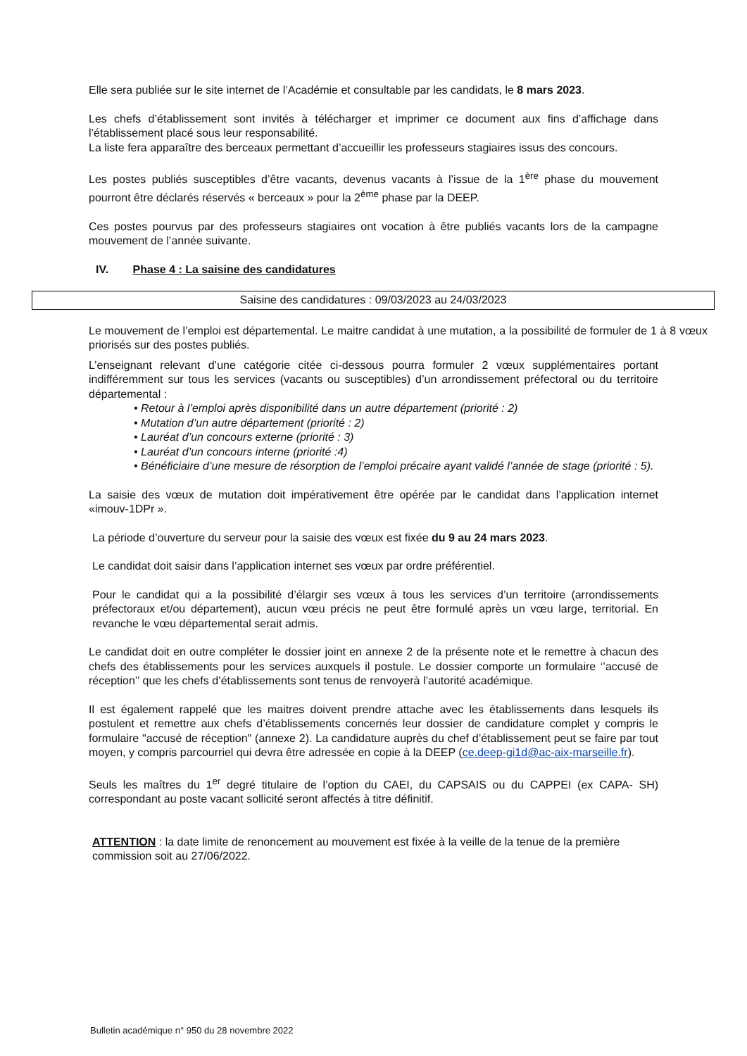Elle sera publiée sur le site internet de l’Académie et consultable par les candidats, le 8 mars 2023.
Les chefs d’établissement sont invités à télécharger et imprimer ce document aux fins d’affichage dans l’établissement placé sous leur responsabilité.
La liste fera apparaître des berceaux permettant d’accueillir les professeurs stagiaires issus des concours.
Les postes publiés susceptibles d’être vacants, devenus vacants à l’issue de la 1<sup>ère</sup> phase du mouvement pourront être déclarés réservés « berceaux » pour la 2<sup>ème</sup> phase par la DEEP.
Ces postes pourvus par des professeurs stagiaires ont vocation à être publiés vacants lors de la campagne mouvement de l’année suivante.
IV. Phase 4 : La saisine des candidatures
Saisine des candidatures : 09/03/2023 au 24/03/2023
Le mouvement de l’emploi est départemental. Le maitre candidat à une mutation, a la possibilité de formuler de 1 à 8 vœux priorisés sur des postes publiés.
L’enseignant relevant d’une catégorie citée ci-dessous pourra formuler 2 vœux supplémentaires portant indifféremment sur tous les services (vacants ou susceptibles) d’un arrondissement préfectoral ou du territoire départemental :
• Retour à l’emploi après disponibilité dans un autre département (priorité : 2)
• Mutation d’un autre département (priorité : 2)
• Lauréat d’un concours externe (priorité : 3)
• Lauréat d’un concours interne (priorité :4)
• Bénéficiaire d’une mesure de résorption de l’emploi précaire ayant validé l’année de stage (priorité : 5).
La saisie des vœux de mutation doit impérativement être opérée par le candidat dans l’application internet «imouv-1DPr ».
La période d’ouverture du serveur pour la saisie des vœux est fixée du 9 au 24 mars 2023.
Le candidat doit saisir dans l’application internet ses vœux par ordre préférentiel.
Pour le candidat qui a la possibilité d’élargir ses vœux à tous les services d’un territoire (arrondissements préfectoraux et/ou département), aucun vœu précis ne peut être formulé après un vœu large, territorial. En revanche le vœu départemental serait admis.
Le candidat doit en outre compléter le dossier joint en annexe 2 de la présente note et le remettre à chacun des chefs des établissements pour les services auxquels il postule. Le dossier comporte un formulaire ‘’accusé de réception’’ que les chefs d’établissements sont tenus de renvoyerà l’autorité académique.
Il est également rappelé que les maitres doivent prendre attache avec les établissements dans lesquels ils postulent et remettre aux chefs d’établissements concernés leur dossier de candidature complet y compris le formulaire "accusé de réception" (annexe 2). La candidature auprès du chef d’établissement peut se faire par tout moyen, y compris parcourriel qui devra être adressée en copie à la DEEP (ce.deep-gi1d@ac-aix-marseille.fr).
Seuls les maîtres du 1<sup>er</sup> degré titulaire de l’option du CAEI, du CAPSAIS ou du CAPPEI (ex CAPA- SH) correspondant au poste vacant sollicité seront affectés à titre définitif.
ATTENTION : la date limite de renoncement au mouvement est fixée à la veille de la tenue de la première commission soit au 27/06/2022.
Bulletin académique n° 950 du 28 novembre 2022